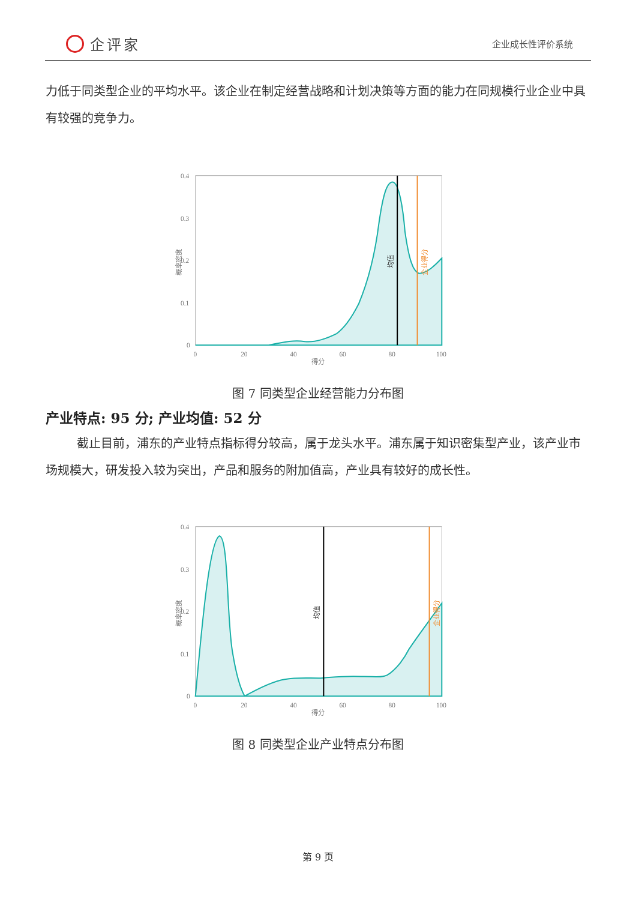企评家
企业成长性评价系统
力低于同类型企业的平均水平。该企业在制定经营战略和计划决策等方面的能力在同规模行业企业中具有较强的竞争力。
0.4
0.3
0.2
0.1
0
0
20
40
60
80
100
得分
概率密度
均值
企业得分
图 7 同类型企业经营能力分布图
产业特点: 95 分; 产业均值: 52 分
截止目前，浦东的产业特点指标得分较高，属于龙头水平。浦东属于知识密集型产业，该产业市场规模大，研发投入较为突出，产品和服务的附加值高，产业具有较好的成长性。
0.4
0.3
0.2
0.1
0
0
20
40
60
80
100
得分
概率密度
均值
企业得分
图 8 同类型企业产业特点分布图
第 9 页